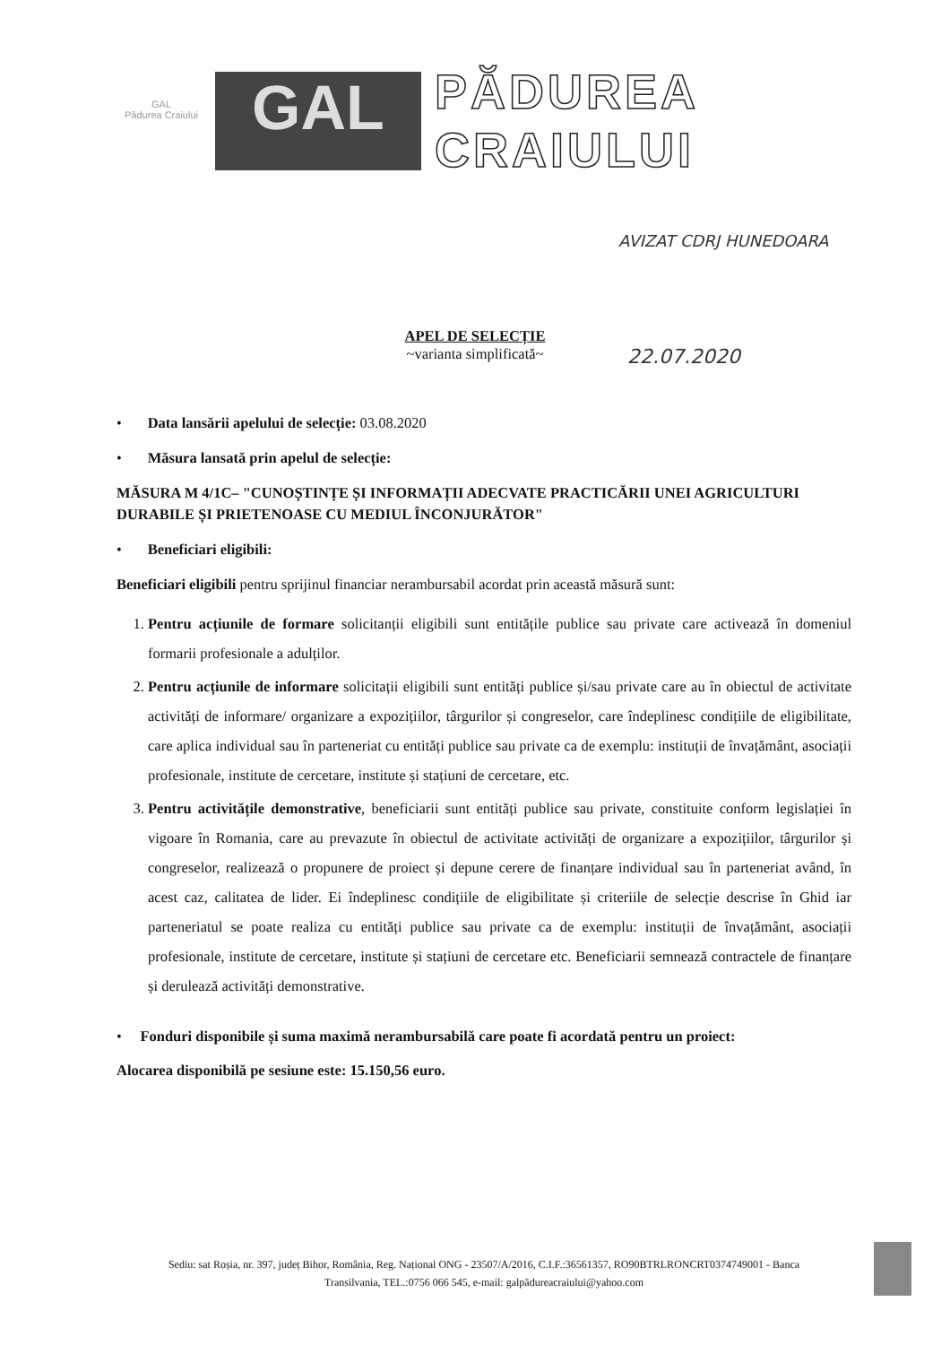GAL
Pădurea Craiului
GAL
PĂDUREA
CRAIULUI
AVIZAT CDRJ HUNEDOARA
22.07.2020
APEL DE SELECȚIE
~varianta simplificată~
• Data lansării apelului de selecție: 03.08.2020
• Măsura lansată prin apelul de selecție:
MĂSURA M 4/1C– "CUNOȘTINȚE ȘI INFORMAȚII ADECVATE PRACTICĂRII UNEI AGRICULTURI DURABILE ȘI PRIETENOASE CU MEDIUL ÎNCONJURĂTOR"
• Beneficiari eligibili:
Beneficiari eligibili pentru sprijinul financiar nerambursabil acordat prin această măsură sunt:
1. Pentru acțiunile de formare solicitanții eligibili sunt entitățile publice sau private care activează în domeniul formarii profesionale a adulților.
2. Pentru acțiunile de informare solicitații eligibili sunt entități publice și/sau private care au în obiectul de activitate activități de informare/ organizare a expozițiilor, târgurilor și congreselor, care îndeplinesc condițiile de eligibilitate, care aplica individual sau în parteneriat cu entități publice sau private ca de exemplu: instituții de învațământ, asociații profesionale, institute de cercetare, institute și stațiuni de cercetare, etc.
3. Pentru activitățile demonstrative, beneficiarii sunt entități publice sau private, constituite conform legislației în vigoare în Romania, care au prevazute în obiectul de activitate activități de organizare a expozițiilor, târgurilor și congreselor, realizează o propunere de proiect și depune cerere de finanțare individual sau în parteneriat având, în acest caz, calitatea de lider. Ei îndeplinesc condițiile de eligibilitate și criteriile de selecție descrise în Ghid iar parteneriatul se poate realiza cu entități publice sau private ca de exemplu: instituții de învațământ, asociații profesionale, institute de cercetare, institute și stațiuni de cercetare etc. Beneficiarii semnează contractele de finanțare și derulează activități demonstrative.
• Fonduri disponibile și suma maximă nerambursabilă care poate fi acordată pentru un proiect:
Alocarea disponibilă pe sesiune este: 15.150,56 euro.
Sediu: sat Roșia, nr. 397, județ Bihor, România, Reg. Național ONG - 23507/A/2016, C.I.F.:36561357, RO90BTRLRONCRT0374749001 - Banca Transilvania, TEL.:0756 066 545, e-mail: galpădureacraiului@yahoo.com